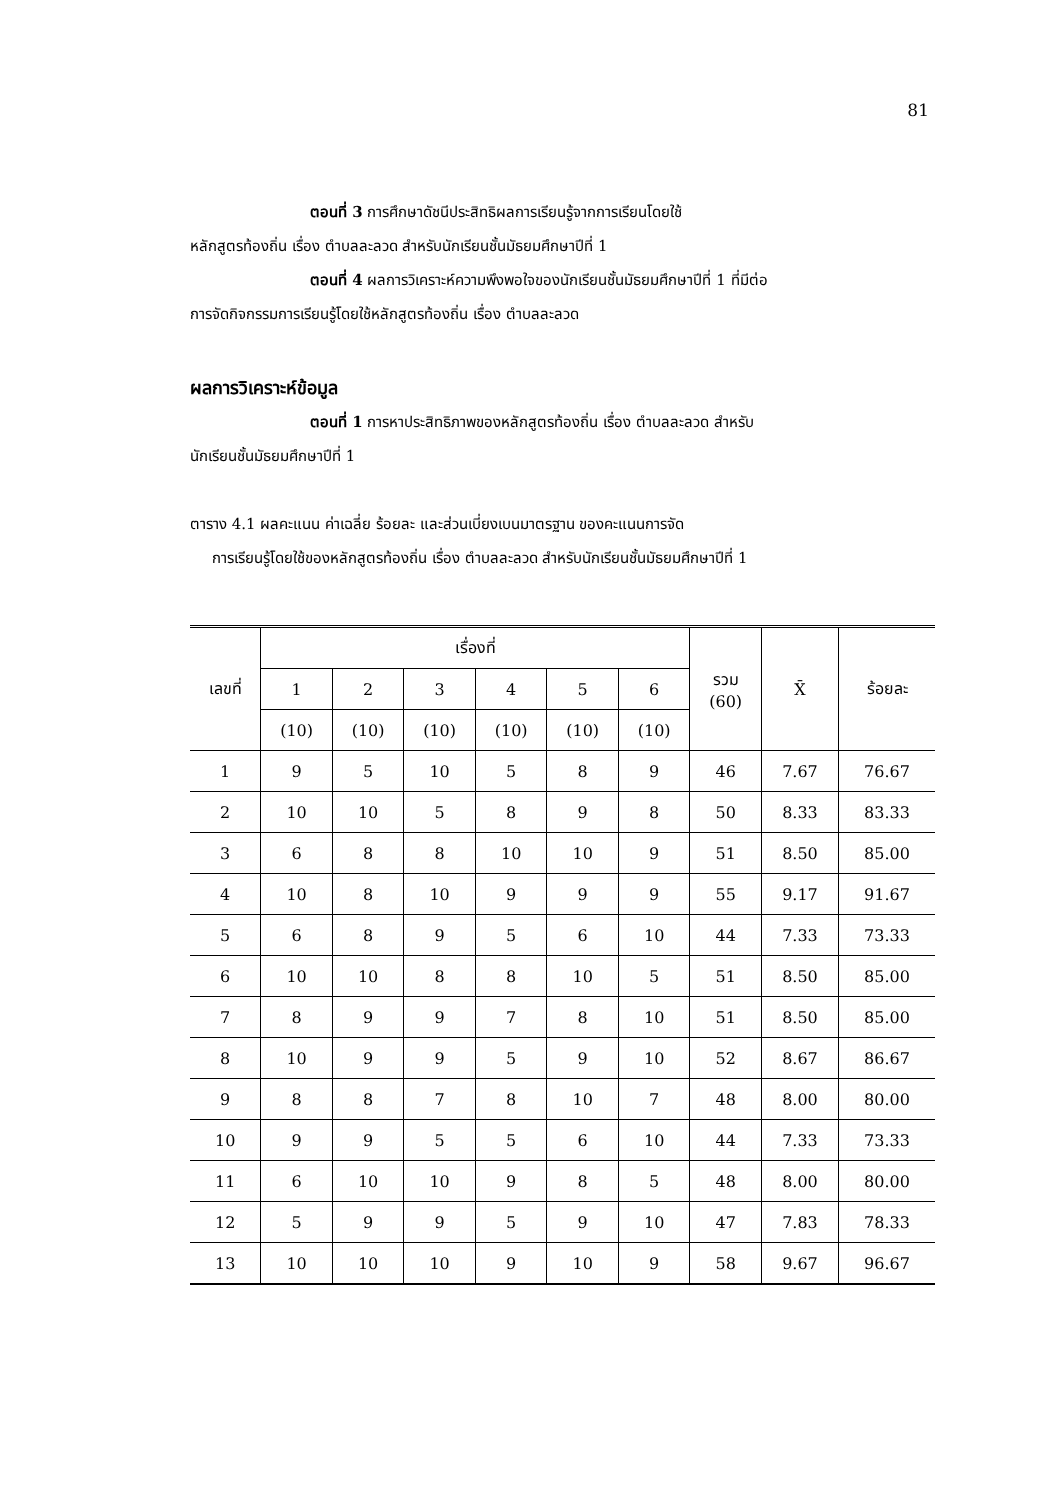81
ตอนที่ 3 การศึกษาดัชนีประสิทธิผลการเรียนรู้จากการเรียนโดยใช้
หลักสูตรท้องถิ่น เรื่อง ตำบลละลวด สำหรับนักเรียนชั้นมัธยมศึกษาปีที่ 1
ตอนที่ 4 ผลการวิเคราะห์ความพึงพอใจของนักเรียนชั้นมัธยมศึกษาปีที่ 1 ที่มีต่อ
การจัดกิจกรรมการเรียนรู้โดยใช้หลักสูตรท้องถิ่น เรื่อง ตำบลละลวด
ผลการวิเคราะห์ข้อมูล
ตอนที่ 1 การหาประสิทธิภาพของหลักสูตรท้องถิ่น เรื่อง ตำบลละลวด สำหรับ
นักเรียนชั้นมัธยมศึกษาปีที่ 1
ตาราง 4.1 ผลคะแนน ค่าเฉลี่ย ร้อยละ และส่วนเบี่ยงเบนมาตรฐาน ของคะแนนการจัด
การเรียนรู้โดยใช้ของหลักสูตรท้องถิ่น เรื่อง ตำบลละลวด สำหรับนักเรียนชั้นมัธยมศึกษาปีที่ 1
| เลขที่ | เรื่องที่ | | | | | | รวม (60) | X̄ | ร้อยละ |
| --- | --- | --- | --- | --- | --- | --- | --- | --- | --- |
| | 1 | 2 | 3 | 4 | 5 | 6 | | | |
| | (10) | (10) | (10) | (10) | (10) | (10) | | | |
| 1 | 9 | 5 | 10 | 5 | 8 | 9 | 46 | 7.67 | 76.67 |
| 2 | 10 | 10 | 5 | 8 | 9 | 8 | 50 | 8.33 | 83.33 |
| 3 | 6 | 8 | 8 | 10 | 10 | 9 | 51 | 8.50 | 85.00 |
| 4 | 10 | 8 | 10 | 9 | 9 | 9 | 55 | 9.17 | 91.67 |
| 5 | 6 | 8 | 9 | 5 | 6 | 10 | 44 | 7.33 | 73.33 |
| 6 | 10 | 10 | 8 | 8 | 10 | 5 | 51 | 8.50 | 85.00 |
| 7 | 8 | 9 | 9 | 7 | 8 | 10 | 51 | 8.50 | 85.00 |
| 8 | 10 | 9 | 9 | 5 | 9 | 10 | 52 | 8.67 | 86.67 |
| 9 | 8 | 8 | 7 | 8 | 10 | 7 | 48 | 8.00 | 80.00 |
| 10 | 9 | 9 | 5 | 5 | 6 | 10 | 44 | 7.33 | 73.33 |
| 11 | 6 | 10 | 10 | 9 | 8 | 5 | 48 | 8.00 | 80.00 |
| 12 | 5 | 9 | 9 | 5 | 9 | 10 | 47 | 7.83 | 78.33 |
| 13 | 10 | 10 | 10 | 9 | 10 | 9 | 58 | 9.67 | 96.67 |